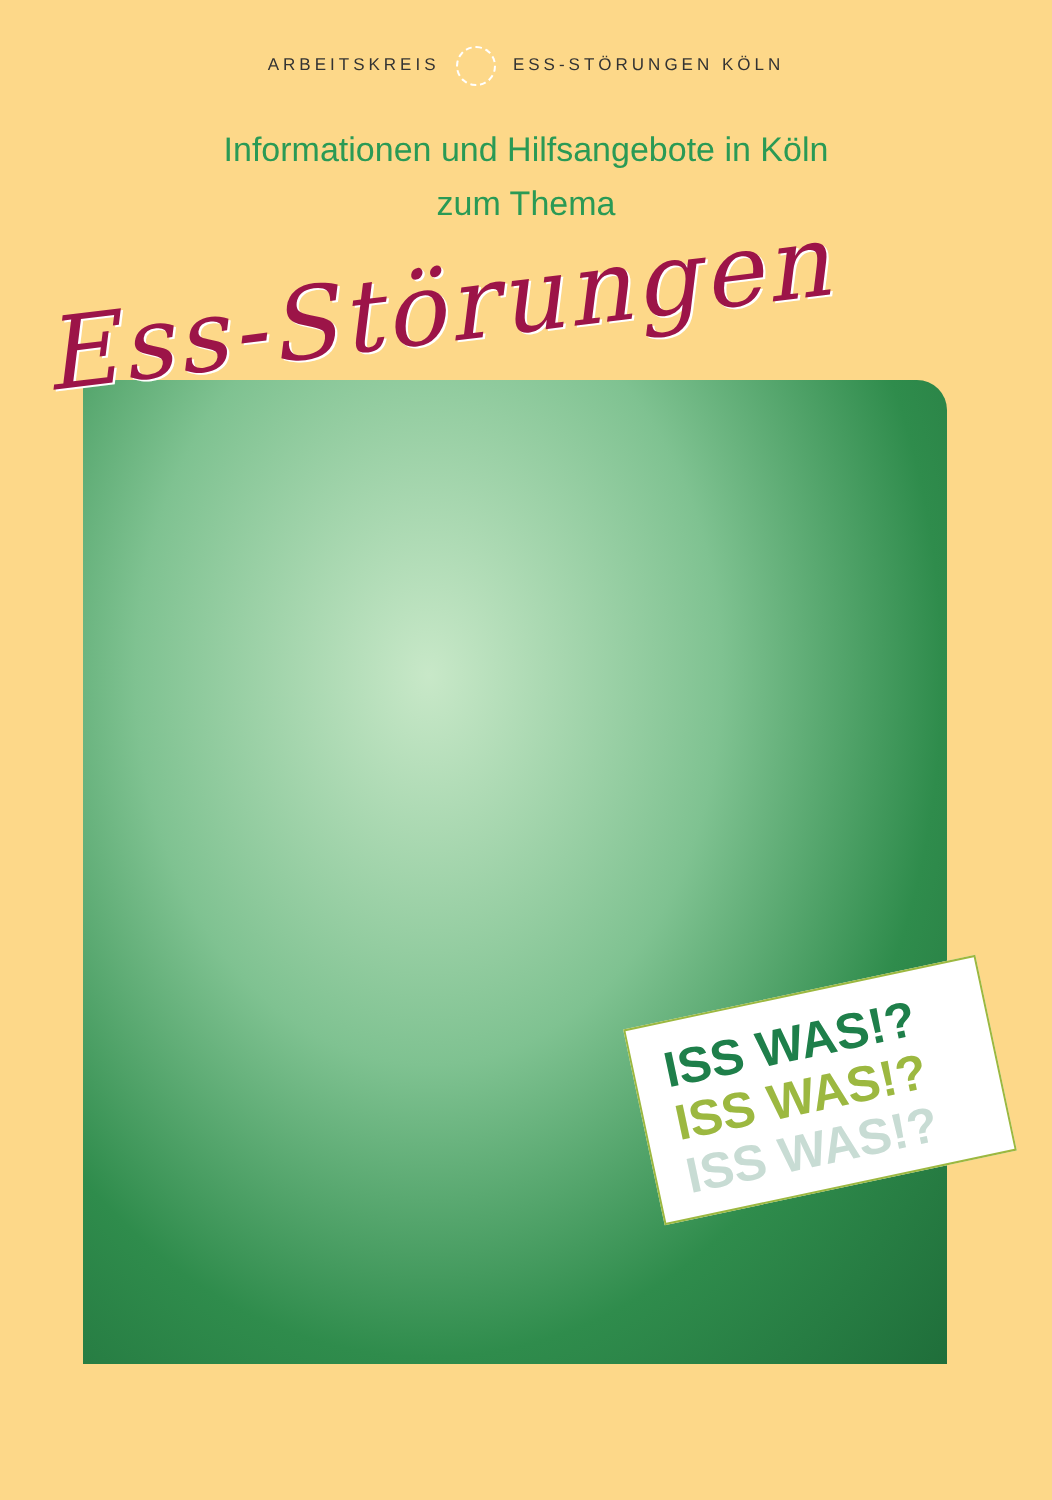ARBEITSKREIS ESS-STÖRUNGEN KÖLN
Informationen und Hilfsangebote in Köln
zum Thema
Ess-Störungen
ISS WAS!?
ISS WAS!?
ISS WAS!?